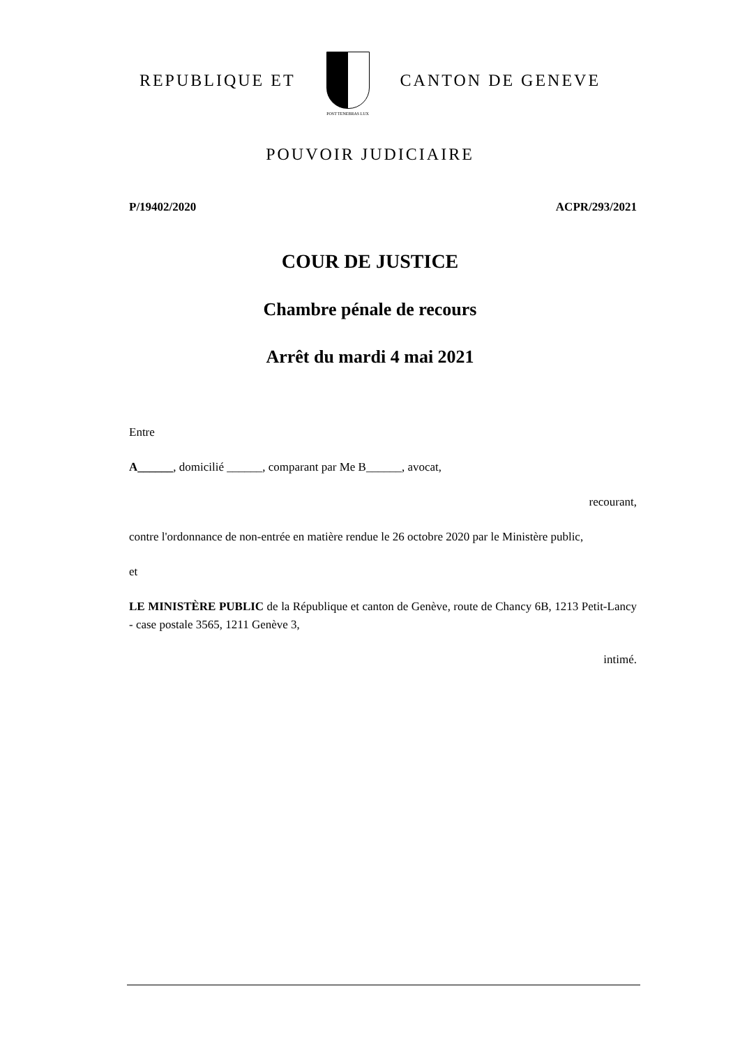REPUBLIQUE ET
POST TENEBRAS LUX
CANTON DE GENEVE
POUVOIR JUDICIAIRE
P/19402/2020 ACPR/293/2021
COUR DE JUSTICE
Chambre pénale de recours
Arrêt du mardi 4 mai 2021
Entre
A______, domicilié ______, comparant par Me B______, avocat,
recourant,
contre l'ordonnance de non-entrée en matière rendue le 26 octobre 2020 par le Ministère public,
et
LE MINISTÈRE PUBLIC de la République et canton de Genève, route de Chancy 6B, 1213 Petit-Lancy - case postale 3565, 1211 Genève 3,
intimé.